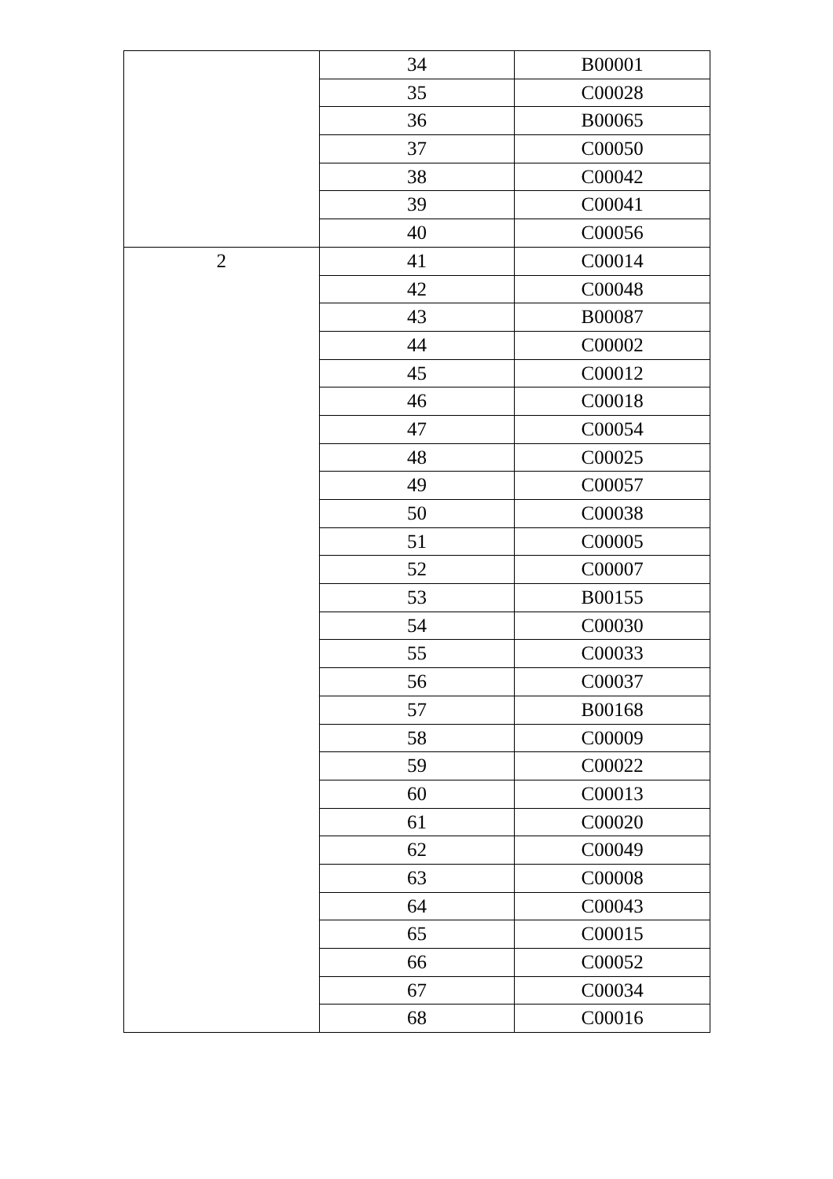| | 34 | B00001 |
| | 35 | C00028 |
| | 36 | B00065 |
| | 37 | C00050 |
| | 38 | C00042 |
| | 39 | C00041 |
| | 40 | C00056 |
| 2 | 41 | C00014 |
| | 42 | C00048 |
| | 43 | B00087 |
| | 44 | C00002 |
| | 45 | C00012 |
| | 46 | C00018 |
| | 47 | C00054 |
| | 48 | C00025 |
| | 49 | C00057 |
| | 50 | C00038 |
| | 51 | C00005 |
| | 52 | C00007 |
| | 53 | B00155 |
| | 54 | C00030 |
| | 55 | C00033 |
| | 56 | C00037 |
| | 57 | B00168 |
| | 58 | C00009 |
| | 59 | C00022 |
| | 60 | C00013 |
| | 61 | C00020 |
| | 62 | C00049 |
| | 63 | C00008 |
| | 64 | C00043 |
| | 65 | C00015 |
| | 66 | C00052 |
| | 67 | C00034 |
| | 68 | C00016 |